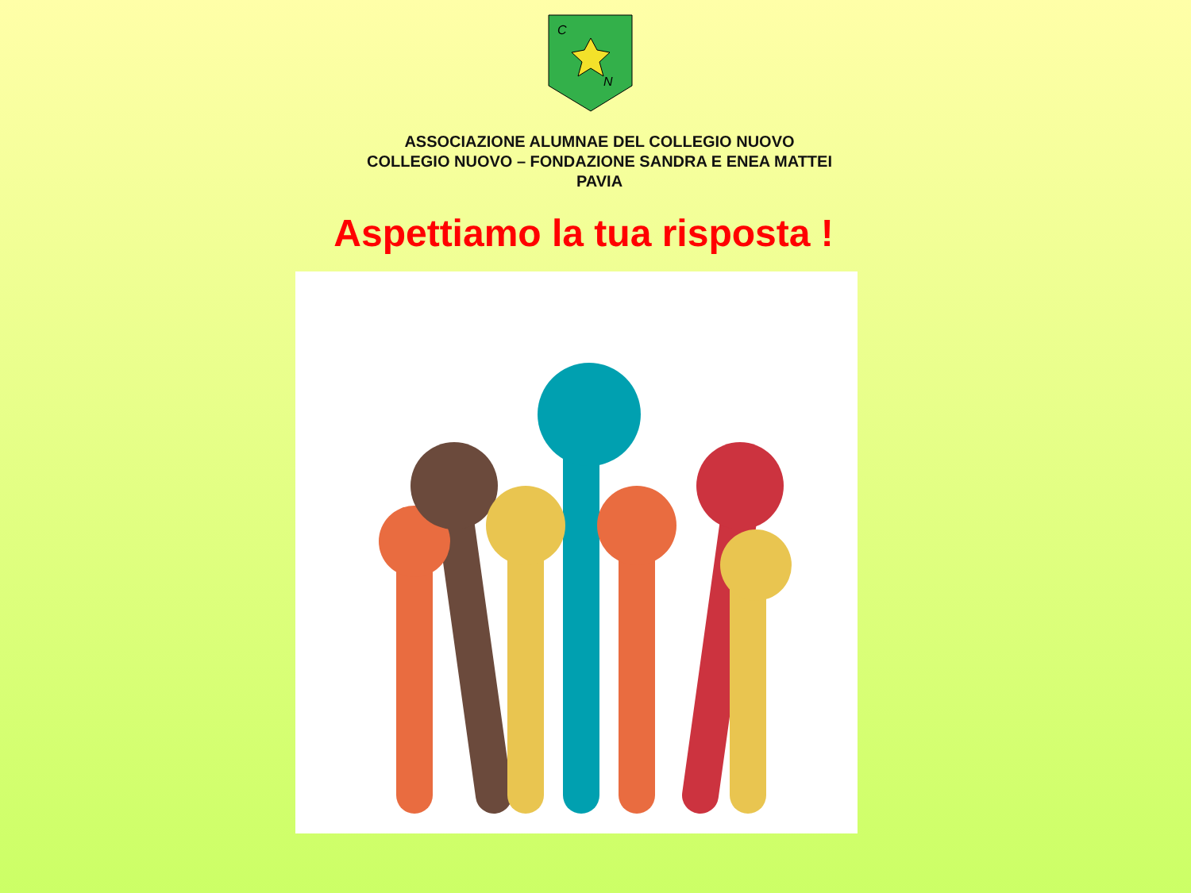C
N
ASSOCIAZIONE ALUMNAE DEL COLLEGIO NUOVO
COLLEGIO NUOVO – FONDAZIONE SANDRA E ENEA MATTEI
PAVIA
Aspettiamo la tua risposta !